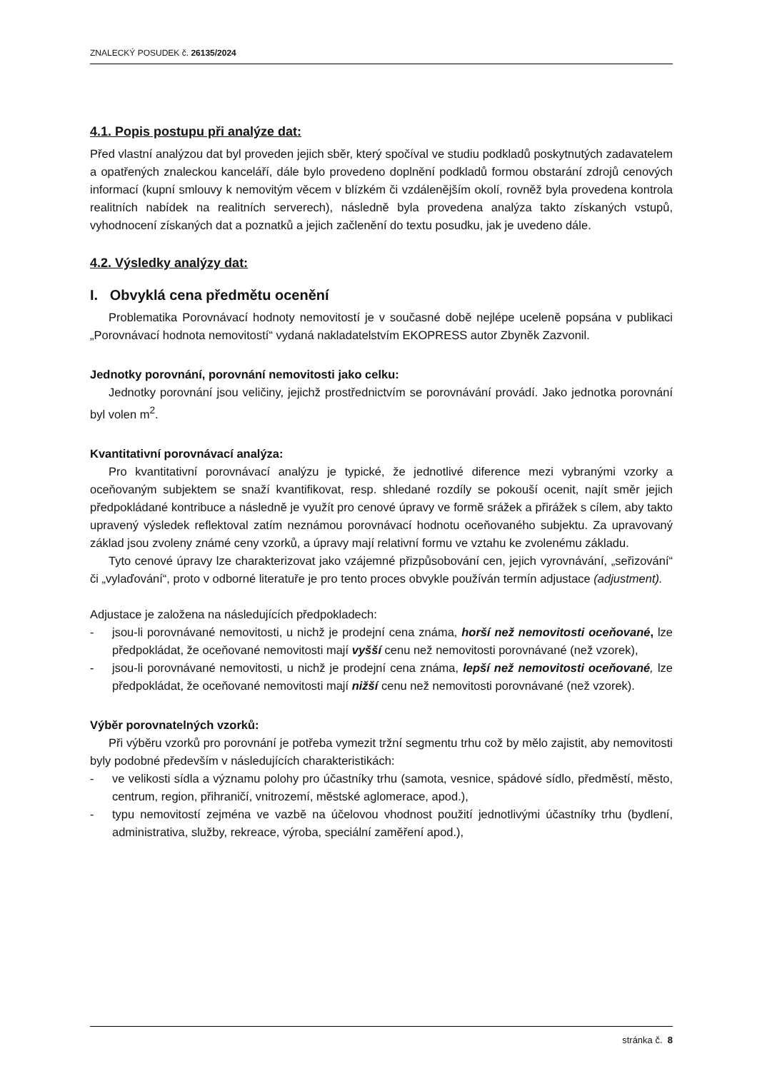ZNALECKÝ POSUDEK č. 26135/2024
4.1. Popis postupu při analýze dat:
Před vlastní analýzou dat byl proveden jejich sběr, který spočíval ve studiu podkladů poskytnutých zadavatelem a opatřených znaleckou kanceláří, dále bylo provedeno doplnění podkladů formou obstarání zdrojů cenových informací (kupní smlouvy k nemovitým věcem v blízkém či vzdálenějším okolí, rovněž byla provedena kontrola realitních nabídek na realitních serverech), následně byla provedena analýza takto získaných vstupů, vyhodnocení získaných dat a poznatků a jejich začlenění do textu posudku, jak je uvedeno dále.
4.2. Výsledky analýzy dat:
I. Obvyklá cena předmětu ocenění
Problematika Porovnávací hodnoty nemovitostí je v současné době nejlépe uceleně popsána v publikaci „Porovnávací hodnota nemovitostí“ vydaná nakladatelstvím EKOPRESS autor Zbyněk Zazvonil.
Jednotky porovnání, porovnání nemovitosti jako celku:
Jednotky porovnání jsou veličiny, jejichž prostřednictvím se porovnávání provádí. Jako jednotka porovnání byl volen m<sup>2</sup>.
Kvantitativní porovnávací analýza:
Pro kvantitativní porovnávací analýzu je typické, že jednotlivé diference mezi vybranými vzorky a oceňovaným subjektem se snaží kvantifikovat, resp. shledané rozdíly se pokouší ocenit, najít směr jejich předpokládané kontribuce a následně je využít pro cenové úpravy ve formě srážek a přirážek s cílem, aby takto upravený výsledek reflektoval zatím neznámou porovnávací hodnotu oceňovaného subjektu. Za upravovaný základ jsou zvoleny známé ceny vzorků, a úpravy mají relativní formu ve vztahu ke zvolenému základu.
Tyto cenové úpravy lze charakterizovat jako vzájemné přizpůsobování cen, jejich vyrovnávání, „seřizování“ či „vylaďování“, proto v odborné literatuře je pro tento proces obvykle používán termín adjustace (adjustment).
Adjustace je založena na následujících předpokladech:
- jsou-li porovnávané nemovitosti, u nichž je prodejní cena známa, horší než nemovitosti oceňované, lze předpokládat, že oceňované nemovitosti mají vyšší cenu než nemovitosti porovnávané (než vzorek),
- jsou-li porovnávané nemovitosti, u nichž je prodejní cena známa, lepší než nemovitosti oceňované, lze předpokládat, že oceňované nemovitosti mají nižší cenu než nemovitosti porovnávané (než vzorek).
Výběr porovnatelných vzorků:
Při výběru vzorků pro porovnání je potřeba vymezit tržní segmentu trhu což by mělo zajistit, aby nemovitosti byly podobné především v následujících charakteristikách:
- ve velikosti sídla a významu polohy pro účastníky trhu (samota, vesnice, spádové sídlo, předměstí, město, centrum, region, přihraničí, vnitrozemí, městské aglomerace, apod.),
- typu nemovitostí zejména ve vazbě na účelovou vhodnost použití jednotlivými účastníky trhu (bydlení, administrativa, služby, rekreace, výroba, speciální zaměření apod.),
stránka č. 8